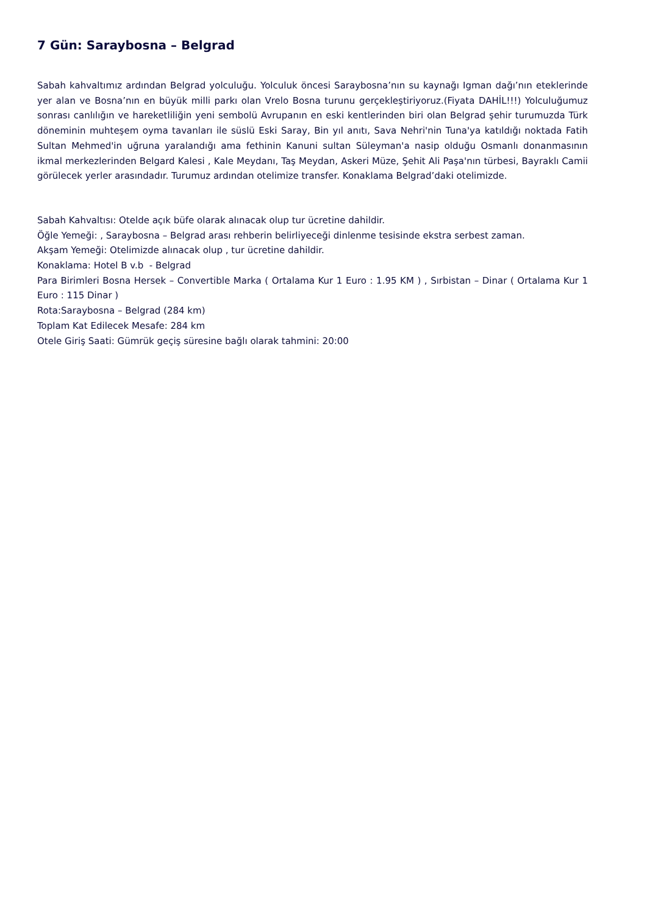7 Gün: Saraybosna – Belgrad
Sabah kahvaltımız ardından Belgrad yolculuğu. Yolculuk öncesi Saraybosna’nın su kaynağı Igman dağı’nın eteklerinde yer alan ve Bosna’nın en büyük milli parkı olan Vrelo Bosna turunu gerçekleştiriyoruz.(Fiyata DAHİL!!!) Yolculuğumuz sonrası canlılığın ve hareketliliğin yeni sembolü Avrupanın en eski kentlerinden biri olan Belgrad şehir turumuzda Türk döneminin muhteşem oyma tavanları ile süslü Eski Saray, Bin yıl anıtı, Sava Nehri'nin Tuna'ya katıldığı noktada Fatih Sultan Mehmed'in uğruna yaralandığı ama fethinin Kanuni sultan Süleyman'a nasip olduğu Osmanlı donanmasının ikmal merkezlerinden Belgard Kalesi , Kale Meydanı, Taş Meydan, Askeri Müze, Şehit Ali Paşa'nın türbesi, Bayraklı Camii görülecek yerler arasındadır. Turumuz ardından otelimize transfer. Konaklama Belgrad’daki otelimizde.
Sabah Kahvaltısı: Otelde açık büfe olarak alınacak olup tur ücretine dahildir.
Öğle Yemeği: , Saraybosna – Belgrad arası rehberin belirliyeceği dinlenme tesisinde ekstra serbest zaman.
Akşam Yemeği: Otelimizde alınacak olup , tur ücretine dahildir.
Konaklama: Hotel B v.b - Belgrad
Para Birimleri Bosna Hersek – Convertible Marka ( Ortalama Kur 1 Euro : 1.95 KM ) , Sırbistan – Dinar ( Ortalama Kur 1 Euro : 115 Dinar )
Rota:Saraybosna – Belgrad (284 km)
Toplam Kat Edilecek Mesafe: 284 km
Otele Giriş Saati: Gümrük geçiş süresine bağlı olarak tahmini: 20:00